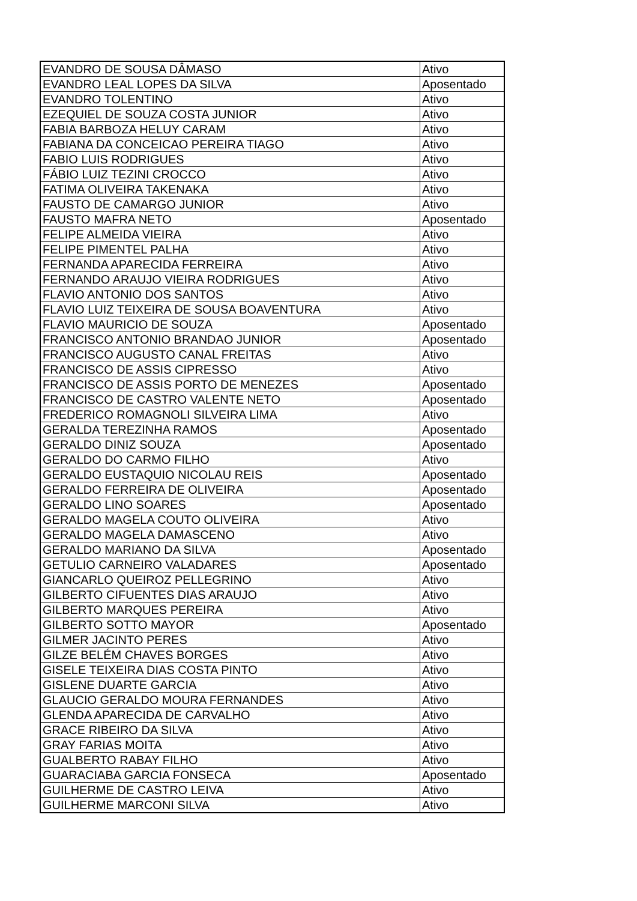| EVANDRO DE SOUSA DÂMASO | Ativo |
| EVANDRO LEAL LOPES DA SILVA | Aposentado |
| EVANDRO TOLENTINO | Ativo |
| EZEQUIEL DE SOUZA COSTA JUNIOR | Ativo |
| FABIA BARBOZA HELUY CARAM | Ativo |
| FABIANA DA CONCEICAO PEREIRA TIAGO | Ativo |
| FABIO LUIS RODRIGUES | Ativo |
| FÁBIO LUIZ TEZINI CROCCO | Ativo |
| FATIMA OLIVEIRA TAKENAKA | Ativo |
| FAUSTO DE CAMARGO JUNIOR | Ativo |
| FAUSTO MAFRA NETO | Aposentado |
| FELIPE ALMEIDA VIEIRA | Ativo |
| FELIPE PIMENTEL PALHA | Ativo |
| FERNANDA APARECIDA FERREIRA | Ativo |
| FERNANDO ARAUJO VIEIRA RODRIGUES | Ativo |
| FLAVIO ANTONIO DOS SANTOS | Ativo |
| FLAVIO LUIZ TEIXEIRA DE SOUSA BOAVENTURA | Ativo |
| FLAVIO MAURICIO DE SOUZA | Aposentado |
| FRANCISCO ANTONIO BRANDAO JUNIOR | Aposentado |
| FRANCISCO AUGUSTO CANAL FREITAS | Ativo |
| FRANCISCO DE ASSIS CIPRESSO | Ativo |
| FRANCISCO DE ASSIS PORTO DE MENEZES | Aposentado |
| FRANCISCO DE CASTRO VALENTE NETO | Aposentado |
| FREDERICO ROMAGNOLI SILVEIRA LIMA | Ativo |
| GERALDA TEREZINHA RAMOS | Aposentado |
| GERALDO DINIZ SOUZA | Aposentado |
| GERALDO DO CARMO FILHO | Ativo |
| GERALDO EUSTAQUIO NICOLAU REIS | Aposentado |
| GERALDO FERREIRA DE OLIVEIRA | Aposentado |
| GERALDO LINO SOARES | Aposentado |
| GERALDO MAGELA COUTO OLIVEIRA | Ativo |
| GERALDO MAGELA DAMASCENO | Ativo |
| GERALDO MARIANO DA SILVA | Aposentado |
| GETULIO CARNEIRO VALADARES | Aposentado |
| GIANCARLO QUEIROZ PELLEGRINO | Ativo |
| GILBERTO CIFUENTES DIAS ARAUJO | Ativo |
| GILBERTO MARQUES PEREIRA | Ativo |
| GILBERTO SOTTO MAYOR | Aposentado |
| GILMER JACINTO PERES | Ativo |
| GILZE BELÉM CHAVES BORGES | Ativo |
| GISELE TEIXEIRA DIAS COSTA PINTO | Ativo |
| GISLENE DUARTE GARCIA | Ativo |
| GLAUCIO GERALDO MOURA FERNANDES | Ativo |
| GLENDA APARECIDA DE CARVALHO | Ativo |
| GRACE RIBEIRO DA SILVA | Ativo |
| GRAY FARIAS MOITA | Ativo |
| GUALBERTO RABAY FILHO | Ativo |
| GUARACIABA GARCIA FONSECA | Aposentado |
| GUILHERME DE CASTRO LEIVA | Ativo |
| GUILHERME MARCONI SILVA | Ativo |